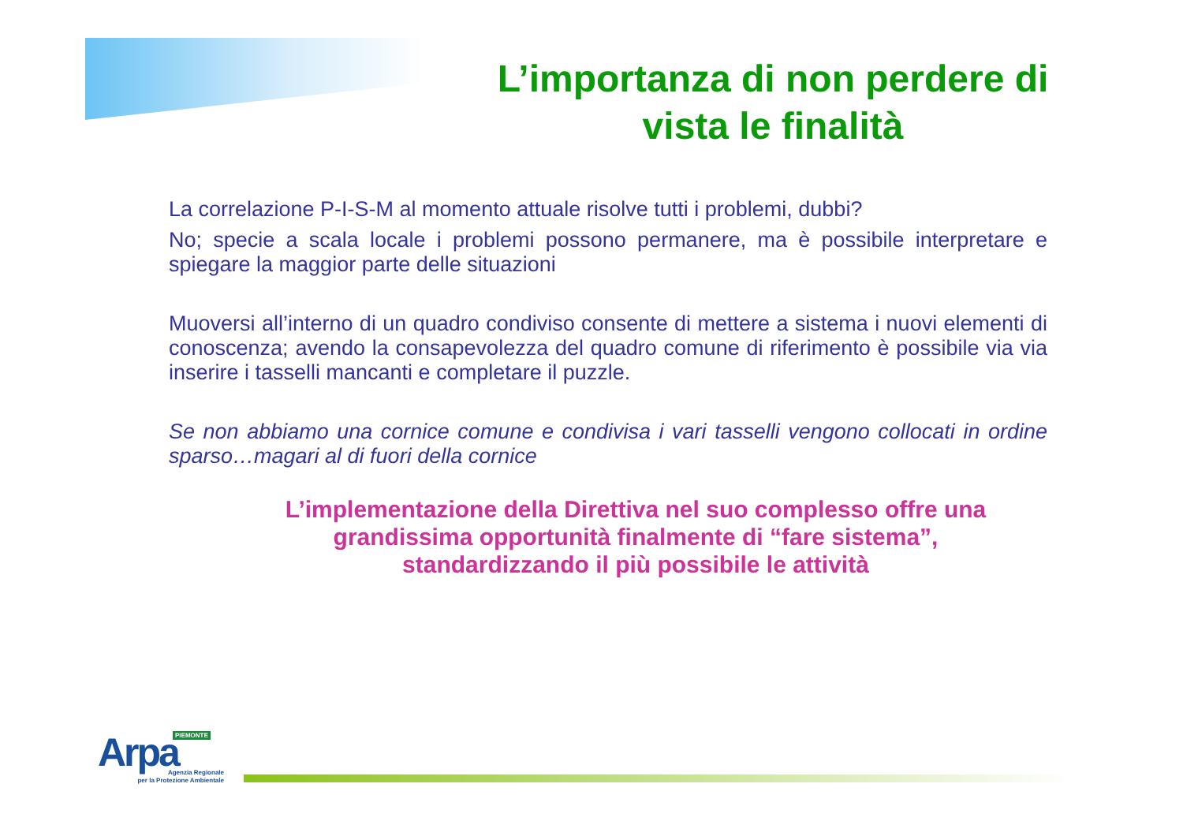L’importanza di non perdere di
vista le finalità
La correlazione P-I-S-M al momento attuale risolve tutti i problemi, dubbi?
No; specie a scala locale i problemi possono permanere, ma è possibile interpretare e spiegare la maggior parte delle situazioni
Muoversi all’interno di un quadro condiviso consente di mettere a sistema i nuovi elementi di conoscenza; avendo la consapevolezza del quadro comune di riferimento è possibile via via inserire i tasselli mancanti e completare il puzzle.
Se non abbiamo una cornice comune e condivisa i vari tasselli vengono collocati in ordine sparso…magari al di fuori della cornice
L’implementazione della Direttiva nel suo complesso offre una
grandissima opportunità finalmente di “fare sistema”,
standardizzando il più possibile le attività
PIEMONTE
Arpa
Agenzia Regionale
per la Protezione Ambientale